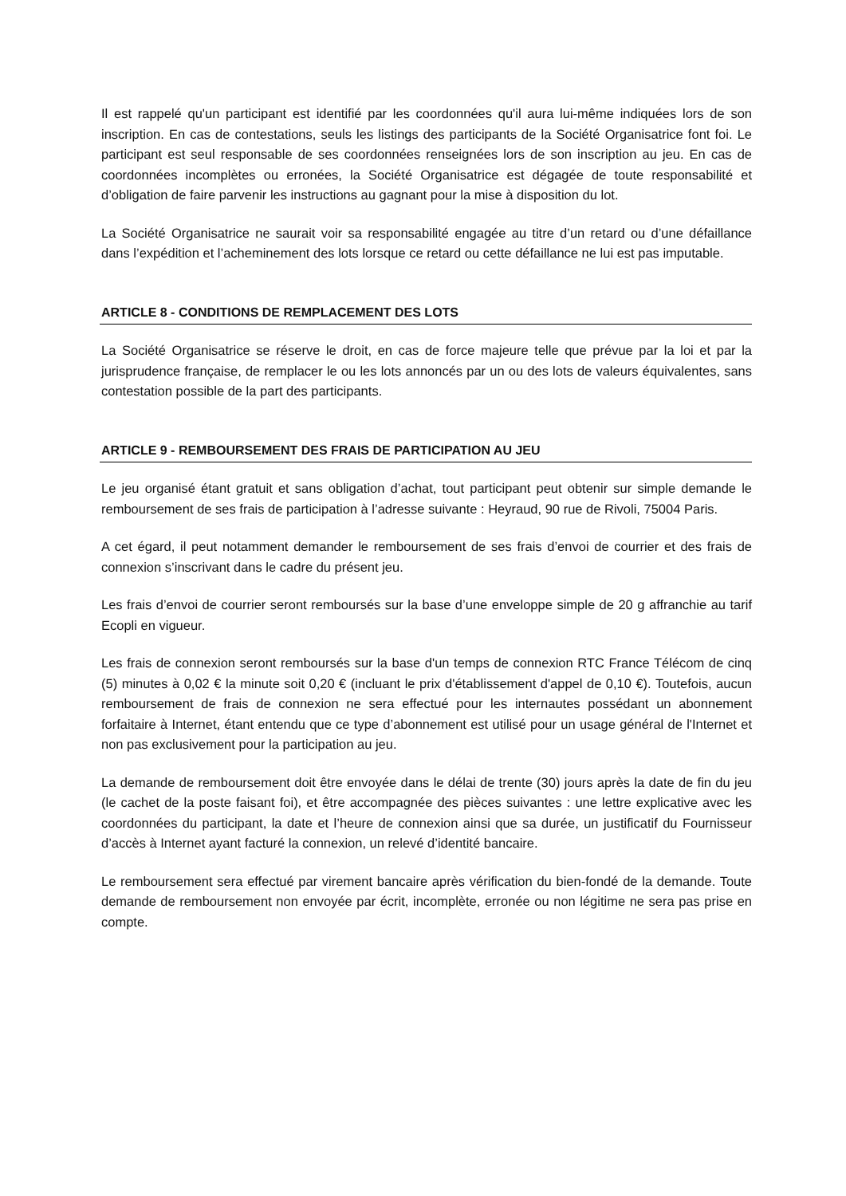Il est rappelé qu'un participant est identifié par les coordonnées qu'il aura lui-même indiquées lors de son inscription. En cas de contestations, seuls les listings des participants de la Société Organisatrice font foi. Le participant est seul responsable de ses coordonnées renseignées lors de son inscription au jeu. En cas de coordonnées incomplètes ou erronées, la Société Organisatrice est dégagée de toute responsabilité et d’obligation de faire parvenir les instructions au gagnant pour la mise à disposition du lot.
La Société Organisatrice ne saurait voir sa responsabilité engagée au titre d’un retard ou d’une défaillance dans l’expédition et l’acheminement des lots lorsque ce retard ou cette défaillance ne lui est pas imputable.
ARTICLE 8 - CONDITIONS DE REMPLACEMENT DES LOTS
La Société Organisatrice se réserve le droit, en cas de force majeure telle que prévue par la loi et par la jurisprudence française, de remplacer le ou les lots annoncés par un ou des lots de valeurs équivalentes, sans contestation possible de la part des participants.
ARTICLE 9 - REMBOURSEMENT DES FRAIS DE PARTICIPATION AU JEU
Le jeu organisé étant gratuit et sans obligation d’achat, tout participant peut obtenir sur simple demande le remboursement de ses frais de participation à l’adresse suivante : Heyraud, 90 rue de Rivoli, 75004 Paris.
A cet égard, il peut notamment demander le remboursement de ses frais d’envoi de courrier et des frais de connexion s’inscrivant dans le cadre du présent jeu.
Les frais d’envoi de courrier seront remboursés sur la base d’une enveloppe simple de 20 g affranchie au tarif Ecopli en vigueur.
Les frais de connexion seront remboursés sur la base d'un temps de connexion RTC France Télécom de cinq (5) minutes à 0,02 € la minute soit 0,20 € (incluant le prix d'établissement d'appel de 0,10 €). Toutefois, aucun remboursement de frais de connexion ne sera effectué pour les internautes possédant un abonnement forfaitaire à Internet, étant entendu que ce type d’abonnement est utilisé pour un usage général de l'Internet et non pas exclusivement pour la participation au jeu.
La demande de remboursement doit être envoyée dans le délai de trente (30) jours après la date de fin du jeu (le cachet de la poste faisant foi), et être accompagnée des pièces suivantes : une lettre explicative avec les coordonnées du participant, la date et l’heure de connexion ainsi que sa durée, un justificatif du Fournisseur d’accès à Internet ayant facturé la connexion, un relevé d’identité bancaire.
Le remboursement sera effectué par virement bancaire après vérification du bien-fondé de la demande. Toute demande de remboursement non envoyée par écrit, incomplète, erronée ou non légitime ne sera pas prise en compte.